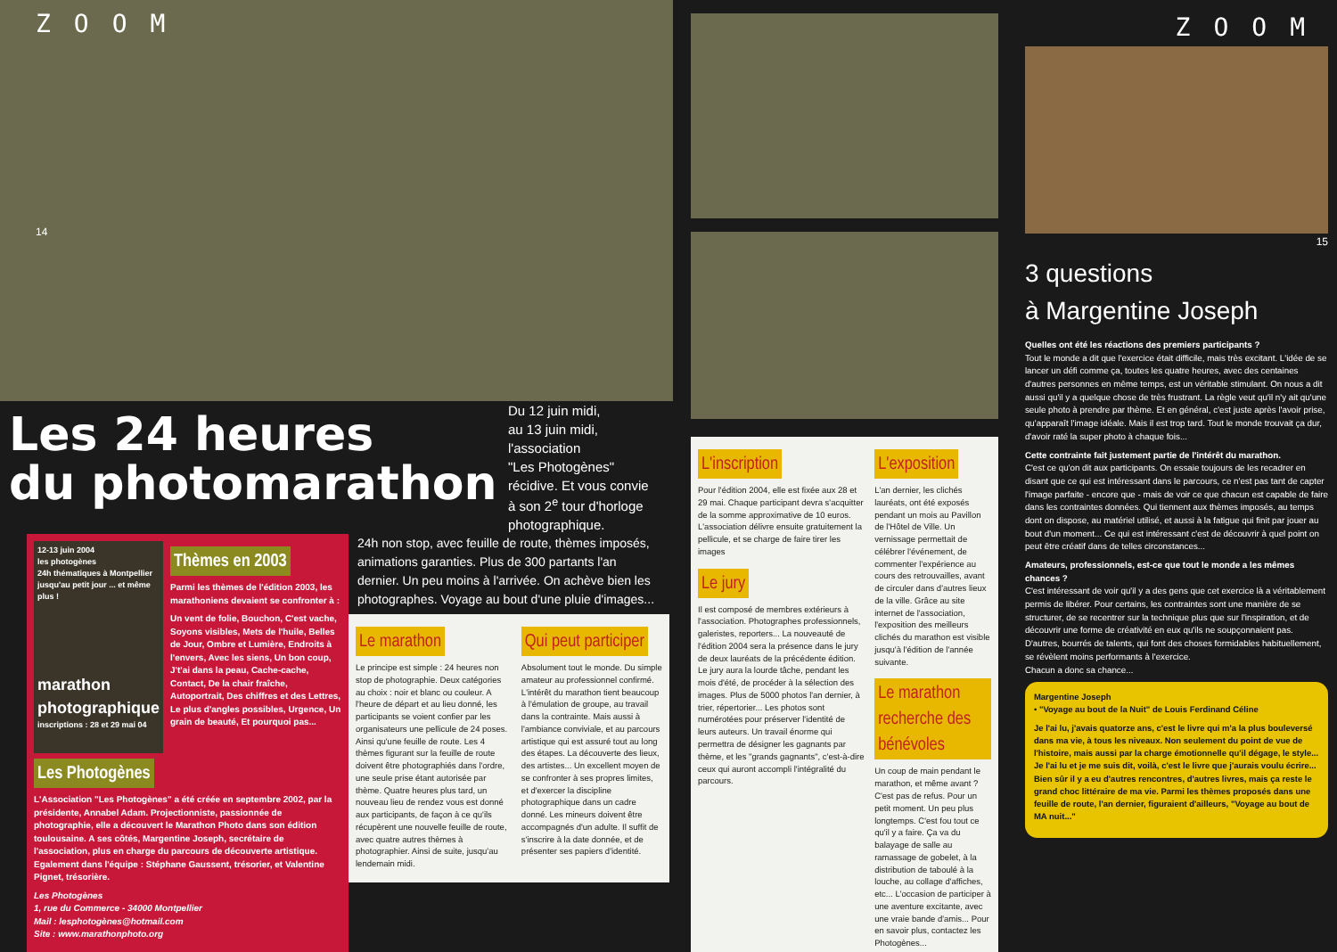ZOOM
14
Les 24 heures
du photomarathon
Du 12 juin midi,
au 13 juin midi,
l'association
"Les Photogènes"
récidive. Et vous convie
à son 2<sup>e</sup> tour d'horloge
photographique.
12-13 juin 2004
les photogènes
24h thématiques à Montpellier
jusqu'au petit jour ... et même plus !
marathon photographique
inscriptions : 28 et 29 mai 04
Thèmes en 2003
Parmi les thèmes de l'édition 2003, les marathoniens devaient se confronter à :
Un vent de folie, Bouchon, C'est vache, Soyons visibles, Mets de l'huile, Belles de Jour, Ombre et Lumière, Endroits à l'envers, Avec les siens, Un bon coup, J't'ai dans la peau, Cache-cache, Contact, De la chair fraîche, Autoportrait, Des chiffres et des Lettres, Le plus d'angles possibles, Urgence, Un grain de beauté, Et pourquoi pas...
Les Photogènes
L'Association "Les Photogènes" a été créée en septembre 2002, par la présidente, Annabel Adam. Projectionniste, passionnée de photographie, elle a découvert le Marathon Photo dans son édition toulousaine. A ses côtés, Margentine Joseph, secrétaire de l'association, plus en charge du parcours de découverte artistique. Egalement dans l'équipe : Stéphane Gaussent, trésorier, et Valentine Pignet, trésorière.
Les Photogènes
1, rue du Commerce - 34000 Montpellier
Mail : lesphotogènes@hotmail.com
Site : www.marathonphoto.org
24h non stop, avec feuille de route, thèmes imposés, animations garanties. Plus de 300 partants l'an dernier. Un peu moins à l'arrivée. On achève bien les photographes. Voyage au bout d'une pluie d'images...
Le marathon
Le principe est simple : 24 heures non stop de photographie. Deux catégories au choix : noir et blanc ou couleur. A l'heure de départ et au lieu donné, les participants se voient confier par les organisateurs une pellicule de 24 poses. Ainsi qu'une feuille de route. Les 4 thèmes figurant sur la feuille de route doivent être photographiés dans l'ordre, une seule prise étant autorisée par thème. Quatre heures plus tard, un nouveau lieu de rendez vous est donné aux participants, de façon à ce qu'ils récupèrent une nouvelle feuille de route, avec quatre autres thèmes à photographier. Ainsi de suite, jusqu'au lendemain midi.
Qui peut participer
Absolument tout le monde. Du simple amateur au professionnel confirmé. L'intérêt du marathon tient beaucoup à l'émulation de groupe, au travail dans la contrainte. Mais aussi à l'ambiance conviviale, et au parcours artistique qui est assuré tout au long des étapes. La découverte des lieux, des artistes... Un excellent moyen de se confronter à ses propres limites, et d'exercer la discipline photographique dans un cadre donné. Les mineurs doivent être accompagnés d'un adulte. Il suffit de s'inscrire à la date donnée, et de présenter ses papiers d'identité.
L'inscription
Pour l'édition 2004, elle est fixée aux 28 et 29 mai. Chaque participant devra s'acquitter de la somme approximative de 10 euros. L'association délivre ensuite gratuitement la pellicule, et se charge de faire tirer les images
Le jury
Il est composé de membres extérieurs à l'association. Photographes professionnels, galeristes, reporters... La nouveauté de l'édition 2004 sera la présence dans le jury de deux lauréats de la précédente édition. Le jury aura la lourde tâche, pendant les mois d'été, de procéder à la sélection des images. Plus de 5000 photos l'an dernier, à trier, répertorier... Les photos sont numérotées pour préserver l'identité de leurs auteurs. Un travail énorme qui permettra de désigner les gagnants par thème, et les "grands gagnants", c'est-à-dire ceux qui auront accompli l'intégralité du parcours.
L'exposition
L'an dernier, les clichés lauréats, ont été exposés pendant un mois au Pavillon de l'Hôtel de Ville. Un vernissage permettait de célébrer l'événement, de commenter l'expérience au cours des retrouvailles, avant de circuler dans d'autres lieux de la ville. Grâce au site internet de l'association, l'exposition des meilleurs clichés du marathon est visible jusqu'à l'édition de l'année suivante.
Le marathon recherche des bénévoles
Un coup de main pendant le marathon, et même avant ? C'est pas de refus. Pour un petit moment. Un peu plus longtemps. C'est fou tout ce qu'il y a faire. Ça va du balayage de salle au ramassage de gobelet, à la distribution de taboulé à la louche, au collage d'affiches, etc... L'occasion de participer à une aventure excitante, avec une vraie bande d'amis... Pour en savoir plus, contactez les Photogènes...
ZOOM
15
3 questions
à Margentine Joseph
Quelles ont été les réactions des premiers participants ?
Tout le monde a dit que l'exercice était difficile, mais très excitant. L'idée de se lancer un défi comme ça, toutes les quatre heures, avec des centaines d'autres personnes en même temps, est un véritable stimulant. On nous a dit aussi qu'il y a quelque chose de très frustrant. La règle veut qu'il n'y ait qu'une seule photo à prendre par thème. Et en général, c'est juste après l'avoir prise, qu'apparaît l'image idéale. Mais il est trop tard. Tout le monde trouvait ça dur, d'avoir raté la super photo à chaque fois...
Cette contrainte fait justement partie de l'intérêt du marathon.
C'est ce qu'on dit aux participants. On essaie toujours de les recadrer en disant que ce qui est intéressant dans le parcours, ce n'est pas tant de capter l'image parfaite - encore que - mais de voir ce que chacun est capable de faire dans les contraintes données. Qui tiennent aux thèmes imposés, au temps dont on dispose, au matériel utilisé, et aussi à la fatigue qui finit par jouer au bout d'un moment... Ce qui est intéressant c'est de découvrir à quel point on peut être créatif dans de telles circonstances...
Amateurs, professionnels, est-ce que tout le monde a les mêmes chances ?
C'est intéressant de voir qu'il y a des gens que cet exercice là a véritablement permis de libérer. Pour certains, les contraintes sont une manière de se structurer, de se recentrer sur la technique plus que sur l'inspiration, et de découvrir une forme de créativité en eux qu'ils ne soupçonnaient pas. D'autres, bourrés de talents, qui font des choses formidables habituellement, se révèlent moins performants à l'exercice.
Chacun a donc sa chance...
Margentine Joseph
• "Voyage au bout de la Nuit" de Louis Ferdinand Céline
Je l'ai lu, j'avais quatorze ans, c'est le livre qui m'a la plus bouleversé dans ma vie, à tous les niveaux. Non seulement du point de vue de l'histoire, mais aussi par la charge émotionnelle qu'il dégage, le style... Je l'ai lu et je me suis dit, voilà, c'est le livre que j'aurais voulu écrire... Bien sûr il y a eu d'autres rencontres, d'autres livres, mais ça reste le grand choc littéraire de ma vie. Parmi les thèmes proposés dans une feuille de route, l'an dernier, figuraient d'ailleurs, "Voyage au bout de MA nuit..."